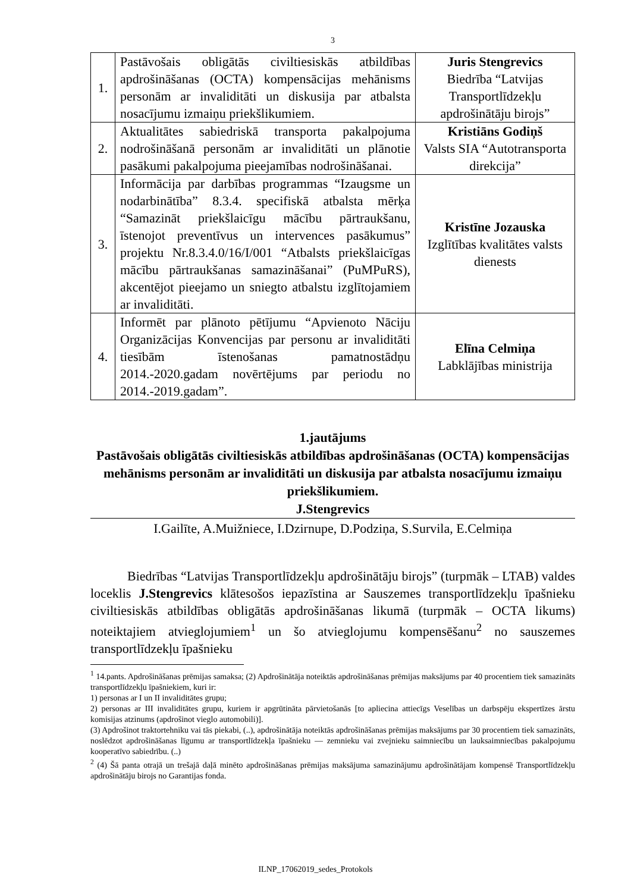3
| 1. | Pastāvošais obligātās civiltiesiskās atbildības apdrošināšanas (OCTA) kompensācijas mehānisms personām ar invaliditāti un diskusija par atbalsta nosacījumu izmaiņu priekšlikumiem. | Juris Stengrevics Biedrība “Latvijas Transportlīdzekļu apdrošinātāju birojs” |
| 2. | Aktualitātes sabiedriskā transporta pakalpojuma nodrošināšanā personām ar invaliditāti un plānotie pasākumi pakalpojuma pieejamības nodrošināšanai. | Kristiāns Godiņš Valsts SIA “Autotransporta direkcija” |
| 3. | Informācija par darbības programmas “Izaugsme un nodarbinātība” 8.3.4. specifiskā atbalsta mērķa “Samazināt priekšlaicīgu mācību pārtraukšanu, īstenojot preventīvus un intervences pasākumus” projektu Nr.8.3.4.0/16/I/001 “Atbalsts priekšlaicīgas mācību pārtraukšanas samazināšanai” (PuMPuRS), akcentējot pieejamo un sniegto atbalstu izglītojamiem ar invaliditāti. | Kristīne Jozauska Izglītības kvalitātes valsts dienests |
| 4. | Informēt par plānoto pētījumu “Apvienoto Nāciju Organizācijas Konvencijas par personu ar invaliditāti tiesībām īstenošanas pamatnostādņu 2014.-2020.gadam novērtējums par periodu no 2014.-2019.gadam”. | Elīna Celmiņa Labklājības ministrija |
1.jautājums
Pastāvošais obligātās civiltiesiskās atbildības apdrošināšanas (OCTA) kompensācijas mehānisms personām ar invaliditāti un diskusija par atbalsta nosacījumu izmaiņu priekšlikumiem.
J.Stengrevics
I.Gailīte, A.Muižniece, I.Dzirnupe, D.Podziņa, S.Survila, E.Celmiņa
Biedrības “Latvijas Transportlīdzekļu apdrošinātāju birojs” (turpmāk – LTAB) valdes loceklis J.Stengrevics klātesošos iepazīstina ar Sauszemes transportlīdzekļu īpašnieku civiltiesiskās atbildības obligātās apdrošināšanas likumā (turpmāk – OCTA likums) noteiktajiem atvieglojumiem<sup>1</sup> un šo atvieglojumu kompensēšanu<sup>2</sup> no sauszemes transportlīdzekļu īpašnieku
<sup>1</sup> 14.pants. Apdrošināšanas prēmijas samaksa; (2) Apdrošinātāja noteiktās apdrošināšanas prēmijas maksājums par 40 procentiem tiek samazināts transportlīdzekļu īpašniekiem, kuri ir:
1) personas ar I un II invaliditātes grupu;
2) personas ar III invaliditātes grupu, kuriem ir apgrūtināta pārvietošanās [to apliecina attiecīgs Veselības un darbspēju ekspertīzes ārstu komisijas atzinums (apdrošinot vieglo automobili)].
(3) Apdrošinot traktortehniku vai tās piekabi, (..), apdrošinātāja noteiktās apdrošināšanas prēmijas maksājums par 30 procentiem tiek samazināts, noslēdzot apdrošināšanas līgumu ar transportlīdzekļa īpašnieku — zemnieku vai zvejnieku saimniecību un lauksaimniecības pakalpojumu kooperatīvo sabiedrību. (..)
<sup>2</sup> (4) Šā panta otrajā un trešajā daļā minēto apdrošināšanas prēmijas maksājuma samazinājumu apdrošinātājam kompensē Transportlīdzekļu apdrošinātāju birojs no Garantijas fonda.
ILNP_17062019_sedes_Protokols